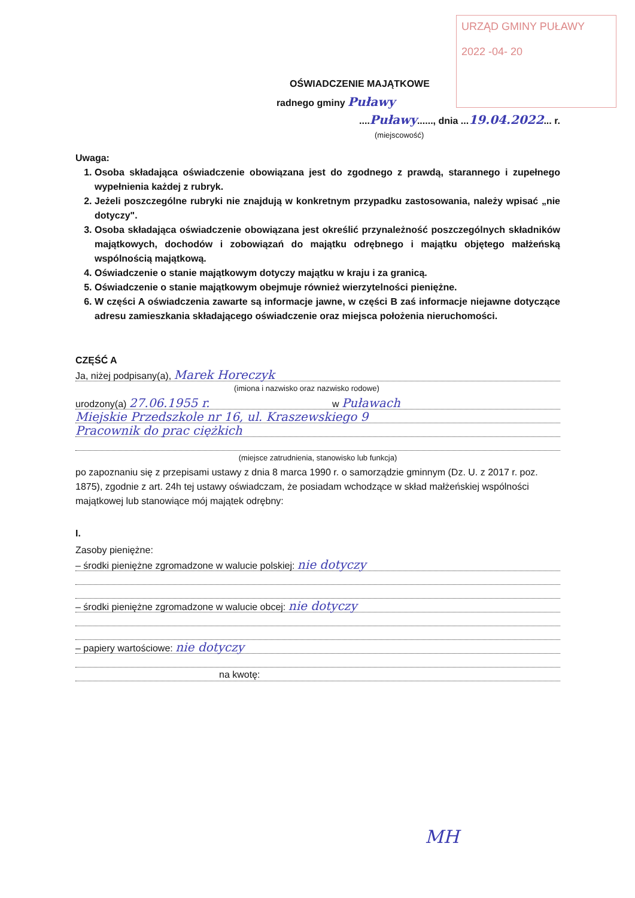URZĄD GMINY PUŁAWY
2022 -04- 20
OŚWIADCZENIE MAJĄTKOWE
radnego gminy Puławy
....Puławy......, dnia ...19.04.2022... r.
(miejscowość)
Uwaga:
1. Osoba składająca oświadczenie obowiązana jest do zgodnego z prawdą, starannego i zupełnego wypełnienia każdej z rubryk.
2. Jeżeli poszczególne rubryki nie znajdują w konkretnym przypadku zastosowania, należy wpisać „nie dotyczy".
3. Osoba składająca oświadczenie obowiązana jest określić przynależność poszczególnych składników majątkowych, dochodów i zobowiązań do majątku odrębnego i majątku objętego małżeńską wspólnością majątkową.
4. Oświadczenie o stanie majątkowym dotyczy majątku w kraju i za granicą.
5. Oświadczenie o stanie majątkowym obejmuje również wierzytelności pieniężne.
6. W części A oświadczenia zawarte są informacje jawne, w części B zaś informacje niejawne dotyczące adresu zamieszkania składającego oświadczenie oraz miejsca położenia nieruchomości.
CZĘŚĆ A
Ja, niżej podpisany(a), Marek Horeczyk
(imiona i nazwisko oraz nazwisko rodowe)
urodzony(a) 27.06.1955 r. w Puławach
Miejskie Przedszkole nr 16, ul. Kraszewskiego 9
Pracownik do prac ciężkich
(miejsce zatrudnienia, stanowisko lub funkcja)
po zapoznaniu się z przepisami ustawy z dnia 8 marca 1990 r. o samorządzie gminnym (Dz. U. z 2017 r. poz. 1875), zgodnie z art. 24h tej ustawy oświadczam, że posiadam wchodzące w skład małżeńskiej wspólności majątkowej lub stanowiące mój majątek odrębny:
I.
Zasoby pieniężne:
– środki pieniężne zgromadzone w walucie polskiej: nie dotyczy
– środki pieniężne zgromadzone w walucie obcej: nie dotyczy
– papiery wartościowe: nie dotyczy
na kwotę:
MH